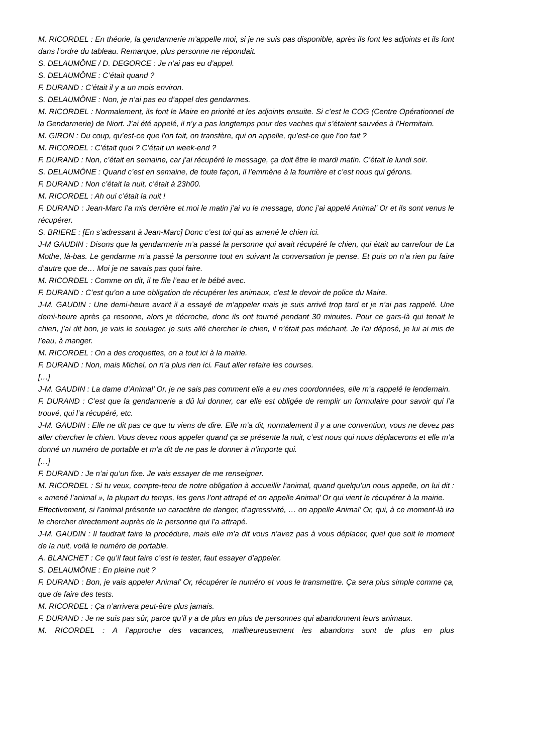M. RICORDEL : En théorie, la gendarmerie m’appelle moi, si je ne suis pas disponible, après ils font les adjoints et ils font dans l’ordre du tableau. Remarque, plus personne ne répondait.
S. DELAUMÔNE / D. DEGORCE : Je n’ai pas eu d’appel.
S. DELAUMÔNE : C’était quand ?
F. DURAND : C’était il y a un mois environ.
S. DELAUMÔNE : Non, je n’ai pas eu d’appel des gendarmes.
M. RICORDEL : Normalement, ils font le Maire en priorité et les adjoints ensuite. Si c’est le COG (Centre Opérationnel de la Gendarmerie) de Niort. J’ai été appelé, il n’y a pas longtemps pour des vaches qui s’étaient sauvées à l’Hermitain.
M. GIRON : Du coup, qu’est-ce que l’on fait, on transfère, qui on appelle, qu’est-ce que l’on fait ?
M. RICORDEL : C’était quoi ? C’était un week-end ?
F. DURAND : Non, c’était en semaine, car j’ai récupéré le message, ça doit être le mardi matin. C’était le lundi soir.
S. DELAUMÔNE : Quand c’est en semaine, de toute façon, il l’emmène à la fourrière et c’est nous qui gérons.
F. DURAND : Non c’était la nuit, c’était à 23h00.
M. RICORDEL : Ah oui c’était la nuit !
F. DURAND : Jean-Marc l’a mis derrière et moi le matin j’ai vu le message, donc j’ai appelé Animal’ Or et ils sont venus le récupérer.
S. BRIERE : [En s’adressant à Jean-Marc] Donc c’est toi qui as amené le chien ici.
J-M GAUDIN : Disons que la gendarmerie m’a passé la personne qui avait récupéré le chien, qui était au carrefour de La Mothe, là-bas. Le gendarme m’a passé la personne tout en suivant la conversation je pense. Et puis on n’a rien pu faire d’autre que de… Moi je ne savais pas quoi faire.
M. RICORDEL : Comme on dit, il te file l’eau et le bébé avec.
F. DURAND : C’est qu’on a une obligation de récupérer les animaux, c’est le devoir de police du Maire.
J-M. GAUDIN : Une demi-heure avant il a essayé de m’appeler mais je suis arrivé trop tard et je n’ai pas rappelé. Une demi-heure après ça resonne, alors je décroche, donc ils ont tourné pendant 30 minutes. Pour ce gars-là qui tenait le chien, j’ai dit bon, je vais le soulager, je suis allé chercher le chien, il n’était pas méchant. Je l’ai déposé, je lui ai mis de l’eau, à manger.
M. RICORDEL : On a des croquettes, on a tout ici à la mairie.
F. DURAND : Non, mais Michel, on n’a plus rien ici. Faut aller refaire les courses.
[…]
J-M. GAUDIN : La dame d’Animal’ Or, je ne sais pas comment elle a eu mes coordonnées, elle m’a rappelé le lendemain.
F. DURAND : C’est que la gendarmerie a dû lui donner, car elle est obligée de remplir un formulaire pour savoir qui l’a trouvé, qui l’a récupéré, etc.
J-M. GAUDIN : Elle ne dit pas ce que tu viens de dire. Elle m’a dit, normalement il y a une convention, vous ne devez pas aller chercher le chien. Vous devez nous appeler quand ça se présente la nuit, c’est nous qui nous déplacerons et elle m’a donné un numéro de portable et m’a dit de ne pas le donner à n’importe qui.
[…]
F. DURAND : Je n’ai qu’un fixe. Je vais essayer de me renseigner.
M. RICORDEL : Si tu veux, compte-tenu de notre obligation à accueillir l’animal, quand quelqu’un nous appelle, on lui dit : « amené l’animal », la plupart du temps, les gens l’ont attrapé et on appelle Animal’ Or qui vient le récupérer à la mairie.
Effectivement, si l’animal présente un caractère de danger, d’agressivité, … on appelle Animal’ Or, qui, à ce moment-là ira le chercher directement auprès de la personne qui l’a attrapé.
J-M. GAUDIN : Il faudrait faire la procédure, mais elle m’a dit vous n’avez pas à vous déplacer, quel que soit le moment de la nuit, voilà le numéro de portable.
A. BLANCHET : Ce qu’il faut faire c’est le tester, faut essayer d’appeler.
S. DELAUMÔNE : En pleine nuit ?
F. DURAND : Bon, je vais appeler Animal’ Or, récupérer le numéro et vous le transmettre. Ça sera plus simple comme ça, que de faire des tests.
M. RICORDEL : Ça n’arrivera peut-être plus jamais.
F. DURAND : Je ne suis pas sûr, parce qu’il y a de plus en plus de personnes qui abandonnent leurs animaux.
M. RICORDEL : A l’approche des vacances, malheureusement les abandons sont de plus en plus